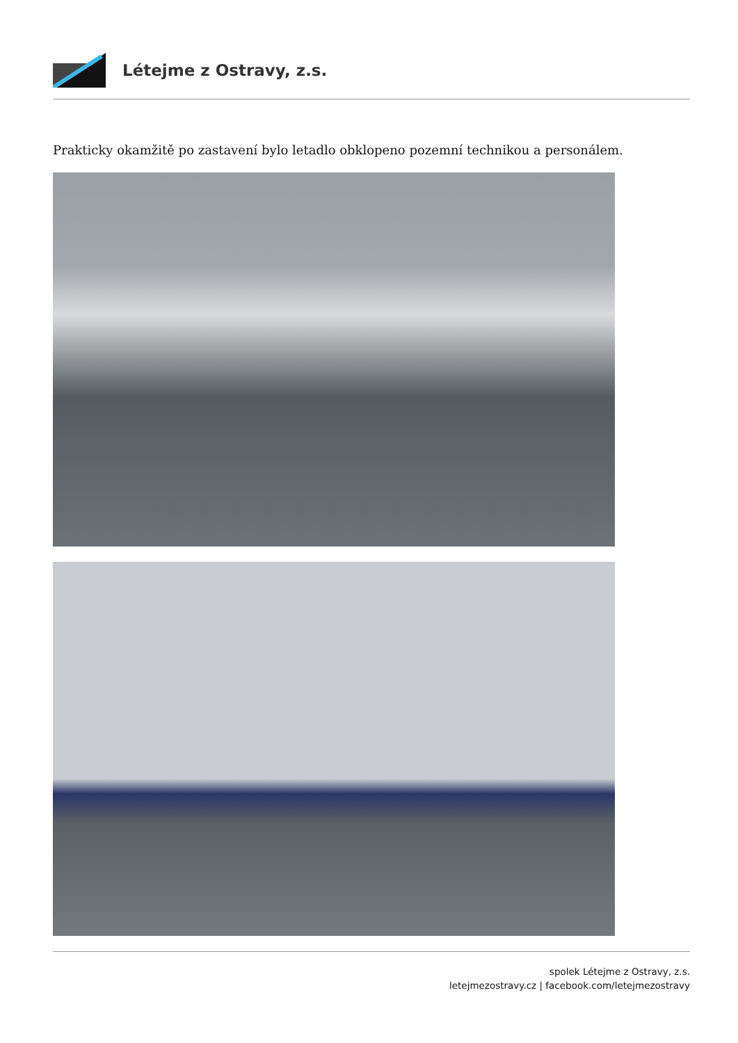Létejme z Ostravy, z.s.
Prakticky okamžitě po zastavení bylo letadlo obklopeno pozemní technikou a personálem.
spolek Létejme z Ostravy, z.s.
letejmezostravy.cz | facebook.com/letejmezostravy